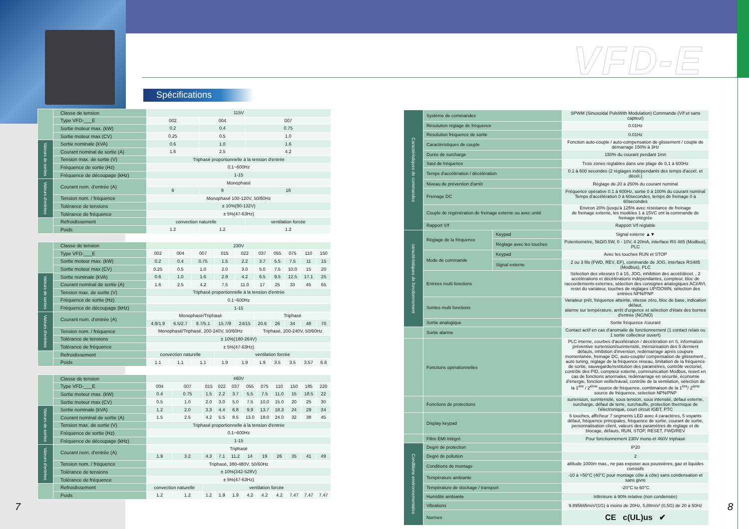VFD-E
Spécifications
| | Classe de tension | 115V | | |
| | Type VFD-___E | 002 | 004 | 007 |
| | Sortie moteur max. (kW) | 0.2 | 0.4 | 0.75 |
| | Sortie moteur max (CV) | 0.25 | 0.5 | 1.0 |
| Valeurs de sorties | Sortie nominale (kVA) | 0.6 | 1.0 | 1.6 |
| | Courant nominal de sortie (A) | 1.6 | 2.5 | 4.2 |
| | Tension max. de sortie (V) | Triphasé proportionnelle à la tension d'entrée | | |
| | Fréquence de sortie (Hz) | 0.1~600Hz | | |
| | Fréquence de découpage (kHz) | 1-15 | | |
| Valeurs d'entrées | Courant nom. d'entrée (A) | Monophasé | | |
| | | 6 | 9 | 18 |
| | Tension nom. / fréquence | Monophasé 100-120V, 50/60Hz | | |
| | Tolérance de tensions | ± 10%(90-132V) | | |
| | Tolérance de fréquence | ± 5%(47-63Hz) | | |
| | Refroidissement | convection naturelle | | ventilation forcée |
| | Poids | 1.2 | 1.2 | 1.2 |
| | Classe de tension | 230V | | | | | | | | | |
| | Type VFD-___E | 002 | 004 | 007 | 015 | 022 | 037 | 055 | 075 | 110 | 150 |
| | Sortie moteur max. (kW) | 0.2 | 0.4 | 0.75 | 1.5 | 2.2 | 3.7 | 5.5 | 7.5 | 11 | 15 |
| | Sortie moteur max (CV) | 0.25 | 0.5 | 1.0 | 2.0 | 3.0 | 5.0 | 7.5 | 10.0 | 15 | 20 |
| Valeurs de sorties | Sortie nominale (kVA) | 0.6 | 1.0 | 1.6 | 2.9 | 4.2 | 6.5 | 9.5 | 12.5 | 17.1 | 25 |
| | Courant nominal de sortie (A) | 1.6 | 2.5 | 4.2 | 7.5 | 11.0 | 17 | 25 | 33 | 45 | 65 |
| | Tension max. de sortie (V) | Triphasé proportionnelle à la tension d'entrée | | | | | | | | | |
| | Fréquence de sortie (Hz) | 0.1~600Hz | | | | | | | | | |
| | Fréquence de découpage (kHz) | 1-15 | | | | | | | | | |
| Valeurs d'entrées | Courant nom. d'entrée (A) | Monophasé/Triphasé | | | | | Triphasé | | | | |
| | | 4.9/1.9 | 6.5/2.7 | 9.7/5.1 | 15.7/9 | 24/15 | 20.6 | 26 | 34 | 48 | 70 |
| | Tension nom. / fréquence | Monophasé/Triphasé, 200-240V, 50/60Hz | | | | | Triphasé, 200-240V, 50/60Hz | | | | |
| | Tolérance de tensions | ± 10%(180-264V) | | | | | | | | | |
| | Tolérance de fréquence | ± 5%(47-63Hz) | | | | | | | | | |
| | Refroidissement | convection naturelle | | | ventilation forcée | | | | | | |
| | Poids | 1.1 | 1.1 | 1.1 | 1.9 | 1.9 | 1.9 | 3.5 | 3.5 | 3.57 | 6.6 |
| | Classe de tension | 460V | | | | | | | | | | |
| | Type VFD-___E | 004 | 007 | 015 | 022 | 037 | 055 | 075 | 110 | 150 | 185 | 220 |
| | Sortie moteur max. (kW) | 0.4 | 0.75 | 1.5 | 2.2 | 3.7 | 5.5 | 7.5 | 11.0 | 15 | 18.5 | 22 |
| | Sortie moteur max (CV) | 0.5 | 1.0 | 2.0 | 3.0 | 5.0 | 7.5 | 10.0 | 15.0 | 20 | 25 | 30 |
| Valeurs de sorties | Sortie nominale (kVA) | 1.2 | 2.0 | 3.3 | 4.4 | 6.8 | 9.9 | 13.7 | 18.3 | 24 | 29 | 34 |
| | Courant nominal de sortie (A) | 1.5 | 2.5 | 4.2 | 5.5 | 8.5 | 13.0 | 18.0 | 24.0 | 32 | 38 | 45 |
| | Tension max. de sortie (V) | Triphasé proportionnelle à la tension d'entrée | | | | | | | | | | |
| | Fréquence de sortie (Hz) | 0.1~600Hz | | | | | | | | | | |
| | Fréquence de découpage (kHz) | 1-15 | | | | | | | | | | |
| Valeurs d'entrées | Courant nom. d'entrée (A) | Triphasé | | | | | | | | | | |
| | | 1.9 | 3.2 | 4.3 | 7.1 | 11.2 | 14 | 19 | 26 | 35 | 41 | 49 |
| | Tension nom. / fréquence | Triphasé, 380-480V, 50/60Hz | | | | | | | | | | |
| | Tolérance de tensions | ± 10%(342-528V) | | | | | | | | | | |
| | Tolérance de fréquence | ± 5%(47-63Hz) | | | | | | | | | | |
| | Refroidissement | convection naturelle | | ventilation forcée | | | | | | | | |
| | Poids | 1.2 | 1.2 | 1.2 | 1.9 | 1.9 | 4.2 | 4.2 | 4.2 | 7.47 | 7.47 | 7.47 |
| Caractéristiques de commandes | Système de commandes | | SPWM (Sinusoidal PulsWith Modulation) Commande (V/f et sans capteur) |
| | Résolution réglage de fréquence | | 0.01Hz |
| | Résolution fréquence de sortie | | 0.01Hz |
| | Caractéristiques de couple | | Fonction auto-couple / auto-compensation de glissement / couple de démarrage 150% à 3Hz |
| | Durée de surcharge | | 150% du courant pendant 1mn |
| | Saut de fréquence | | Trois zones réglables dans une plage de 0,1 à 600Hz |
| | Temps d'accélération / décélération | | 0.1 à 600 secondes (2 réglages indépendants des temps d'accél. et décél.) |
| | Niveau de prévention d'arrêt | | Réglage de 20 à 250% du courant nominal |
| | Freinage DC | | Fréquence opérative 0.1 à 600Hz, sortie 0 à 100% du courant nominal Temps d'accélération 0 à 60secondes, temps de freinage 0 à 60secondes |
| | Couple de régénération de freinage externe ou avec unité | | Environ 20% (jusqu'à 125% avec résistance de freinage de freinage externe, les modèles 1 à 15VC ont la commande de freinage intégrée |
| | Rapport V/f | | Rapport V/f réglable |
| caractéristiques de fonctionnement | Réglage de la fréquence | Keypad | Signal externe ▲▼ |
| | | Réglage avec les touches | Potentiomètre, 5kΩ/0.5W, 0 - 10V, 4 20mA, interface RS 485 (Modbus), PLC |
| | Mode de commande | Keypad | Avec les touches RUN et STOP |
| | | Signal externe | 2 ou 3 fils (FWD, REV, EF), commande de JOG, interface RS485 (Modbus), PLC |
| | Entrées multi fonctions | | Sélection des vitesses 0 à 15, JOG, inhibition des accél/décel. , 2 accélérations et décélérations indépendantes, compteur, bloc de raccordements externes, sélection des consignes analogiques ACI/AVI, reset du variateur, touches de réglages UP/DOWN, sélection des entrées NPN/PNP |
| | Sorties multi fonctions | | Variateur prêt, fréquence atteinte, vitesse zéro, bloc de base, indication défaut, alarme sur température, arrêt d'urgence et sélection d'états des bornes d'entrée (NC/NO) |
| | Sortie analogique | | Sortie fréquence /courant |
| | Sortie alarme | | Contact actif en cas d'anomalie de fonctionnement (1 contact relais ou 1 sortie collecteur ouvert) |
| | Fonctions opérationnelles | | PLC interne, courbes d'accélération / décélération en S, information préventive surtension/surintensité, mémorisation des 5 derniers défauts, inhibition d'inversion, redémarrage après coupure momentanée, freinage DC, auto-couple/ compensation de glissement , auto tuning, réglage de la fréquence réseau, limitation de la fréquence de sortie, sauvegarde/restitution des paramètres, contrôle vectoriel, contrôle des PID, compteur externe, communication Modbus, resert en cas de fonctions anormales, redémarrage en sécurité, économie d'énergie, fonction veille/travail, contrôle de la ventilation, sélection de la 1<sup>ère</sup> / 2<sup>ème</sup> source de fréquence, combinaison de la 1<sup>ère</sup>/ 2<sup>ème</sup> source de fréquence, selection NPN/PNP |
| | Fonctions de protections | | surtension, surintensité, sous tension, sous intensité, défaut externe, surcharge, défaut de terre, surchauffe, protection thermique de l'électronique, court circuit IGBT, PTC |
| | Display keypad | | 6 touches, afficheur 7 segments LED avec 4 caractères, 5 voyants défaut, fréquence principales, fréquence de sortie, courant de sortie, personnalisation client, valeurs des paramètres de réglage et de blocage, défauts, RUN, STOP, RESET, FWD/REV |
| | Filtre EMI intégré | | Pour fonctionnement 230V mono et 460V triphasé |
| Conditions environnementales | Degré de protection | | IP20 |
| | Degré de pollution | | 2 |
| | Conditions de montage | | altitude 1000m max., ne pas exposer aux poussières, gaz et liquides corrosifs |
| | Température ambiante | | -10 à +50°C (40°C pour montage côte à côte) sans condensation et sans givre |
| | Température de stockage / transport | | -20°C to 60°C |
| | Humidité ambiante | | Inférieure à 90% relative (non condensée) |
| | Vibrations | | 9.895665m/s²(1G) à moins de 20Hz, 5,88m/s² (0,5G) de 20 à 50Hz |
| | Normes | | CE c(UL)us ✔ |
7 8